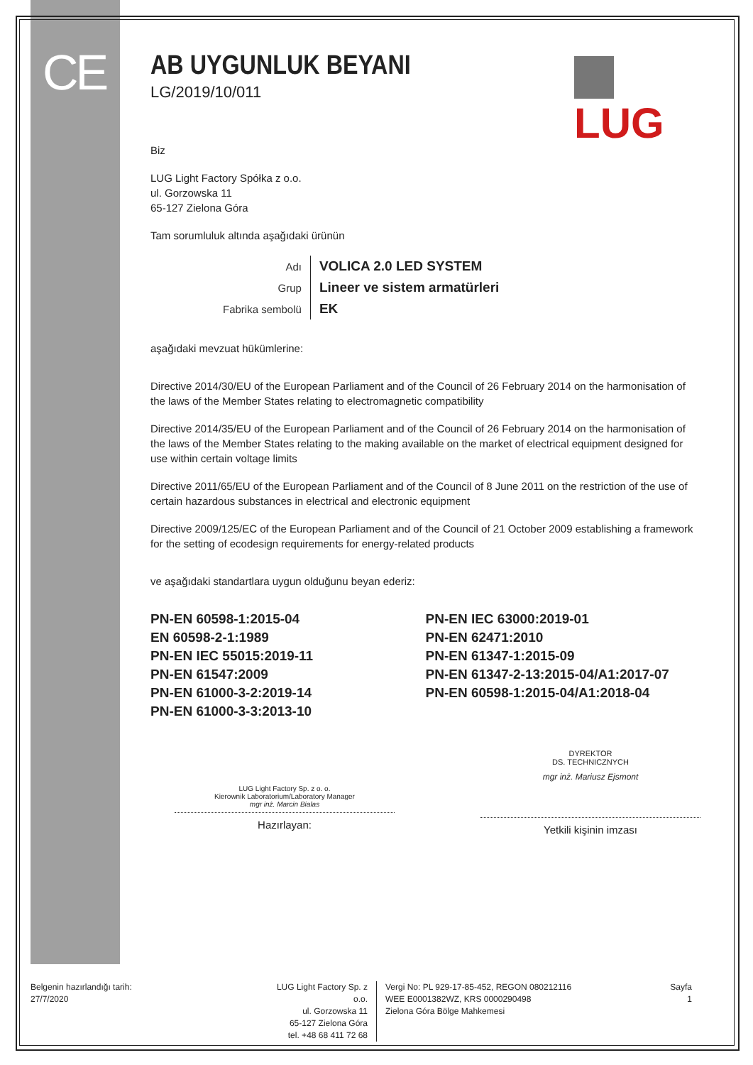CE
LUG
AB UYGUNLUK BEYANI
LG/2019/10/011
Biz
LUG Light Factory Spółka z o.o.
ul. Gorzowska 11
65-127 Zielona Góra
Tam sorumluluk altında aşağıdaki ürünün
| Adı | VOLICA 2.0 LED SYSTEM |
| Grup | Lineer ve sistem armatürleri |
| Fabrika sembolü | EK |
aşağıdaki mevzuat hükümlerine:
Directive 2014/30/EU of the European Parliament and of the Council of 26 February 2014 on the harmonisation of the laws of the Member States relating to electromagnetic compatibility
Directive 2014/35/EU of the European Parliament and of the Council of 26 February 2014 on the harmonisation of the laws of the Member States relating to the making available on the market of electrical equipment designed for use within certain voltage limits
Directive 2011/65/EU of the European Parliament and of the Council of 8 June 2011 on the restriction of the use of certain hazardous substances in electrical and electronic equipment
Directive 2009/125/EC of the European Parliament and of the Council of 21 October 2009 establishing a framework for the setting of ecodesign requirements for energy-related products
ve aşağıdaki standartlara uygun olduğunu beyan ederiz:
PN-EN 60598-1:2015-04
EN 60598-2-1:1989
PN-EN IEC 55015:2019-11
PN-EN 61547:2009
PN-EN 61000-3-2:2019-14
PN-EN 61000-3-3:2013-10
PN-EN IEC 63000:2019-01
PN-EN 62471:2010
PN-EN 61347-1:2015-09
PN-EN 61347-2-13:2015-04/A1:2017-07
PN-EN 60598-1:2015-04/A1:2018-04
LUG Light Factory Sp. z o. o.
Kierownik Laboratorium/Laboratory Manager
mgr inż. Marcin Bialas
Hazırlayan:
DYREKTOR
DS. TECHNICZNYCH
mgr inż. Mariusz Ejsmont
Yetkili kişinin imzası
Belgenin hazırlandığı tarih:
27/7/2020
LUG Light Factory Sp. z o.o.
ul. Gorzowska 11
65-127 Zielona Góra
tel. +48 68 411 72 68
Vergi No: PL 929-17-85-452, REGON 080212116
WEE E0001382WZ, KRS 0000290498
Zielona Góra Bölge Mahkemesi
Sayfa
1